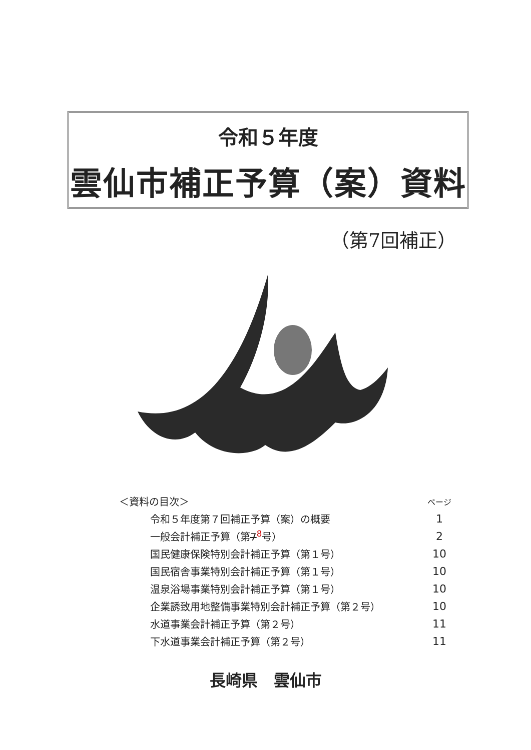令和５年度
雲仙市補正予算（案）資料
（第7回補正）
| ＜資料の目次＞ | ページ |
| 令和５年度第７回補正予算（案）の概要 | 1 |
| 一般会計補正予算（第 7<sup>8</sup>号） | 2 |
| 国民健康保険特別会計補正予算（第１号） | 10 |
| 国民宿舎事業特別会計補正予算（第１号） | 10 |
| 温泉浴場事業特別会計補正予算（第１号） | 10 |
| 企業誘致用地整備事業特別会計補正予算（第２号） | 10 |
| 水道事業会計補正予算（第２号） | 11 |
| 下水道事業会計補正予算（第２号） | 11 |
長崎県　雲仙市